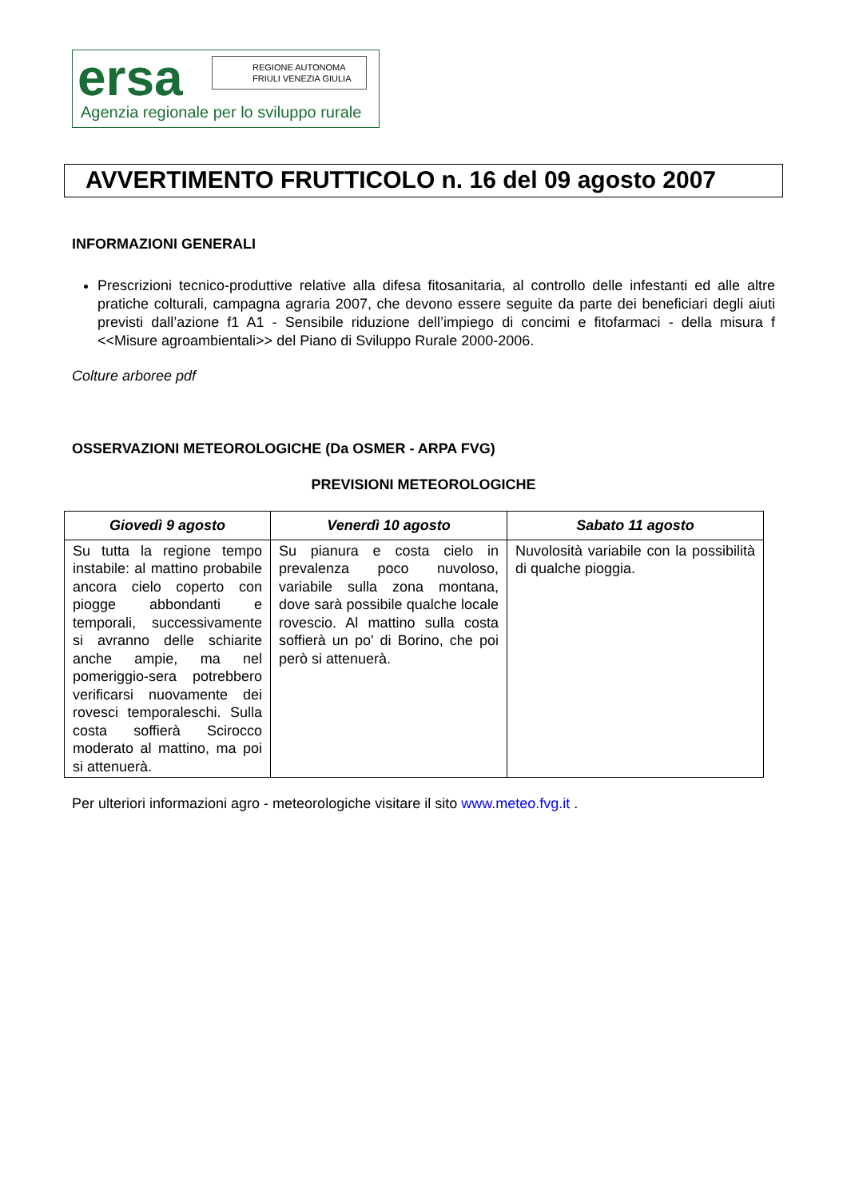ersa
REGIONE AUTONOMA
FRIULI VENEZIA GIULIA
Agenzia regionale per lo sviluppo rurale
AVVERTIMENTO FRUTTICOLO n. 16 del 09 agosto 2007
INFORMAZIONI GENERALI
Prescrizioni tecnico-produttive relative alla difesa fitosanitaria, al controllo delle infestanti ed alle altre pratiche colturali, campagna agraria 2007, che devono essere seguite da parte dei beneficiari degli aiuti previsti dall’azione f1 A1 - Sensibile riduzione dell’impiego di concimi e fitofarmaci - della misura f <<Misure agroambientali>> del Piano di Sviluppo Rurale 2000-2006.
Colture arboree pdf
OSSERVAZIONI METEOROLOGICHE (Da OSMER - ARPA FVG)
PREVISIONI METEOROLOGICHE
| Giovedì 9 agosto | Venerdì 10 agosto | Sabato 11 agosto |
| --- | --- | --- |
| Su tutta la regione tempo instabile: al mattino probabile ancora cielo coperto con piogge abbondanti e temporali, successivamente si avranno delle schiarite anche ampie, ma nel pomeriggio-sera potrebbero verificarsi nuovamente dei rovesci temporaleschi. Sulla costa soffierà Scirocco moderato al mattino, ma poi si attenuerà. | Su pianura e costa cielo in prevalenza poco nuvoloso, variabile sulla zona montana, dove sarà possibile qualche locale rovescio. Al mattino sulla costa soffierà un po' di Borino, che poi però si attenuerà. | Nuvolosità variabile con la possibilità di qualche pioggia. |
Per ulteriori informazioni agro - meteorologiche visitare il sito www.meteo.fvg.it .